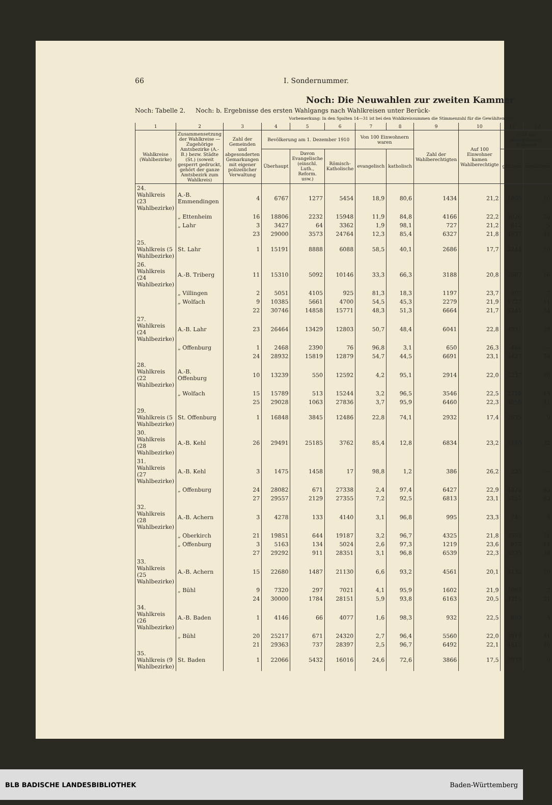66 I. Sondernummer.
Noch: Die Neuwahlen zur zweiten Kammer
Noch: Tabelle 2. Noch: b. Ergebnisse des ersten Wahlgangs nach Wahlkreisen unter Berück-
Vorbemerkung: In den Spalten 14—31 ist bei den Wahlkreissummen die Stimmenzahl für die Gewählten fett.
| 1 | 2 | 3 | 4 | 5 | 6 | 7 | 8 | 9 | 10 | 11 | 12 |
| --- | --- | --- | --- | --- | --- | --- | --- | --- | --- | --- | --- |
| Wahlkreise (Wahlbezirke) | Zusammensetzung der Wahlkreise — Zugehörige Amtsbezirke (A.-B.) bezw. Städte (St.) (soweit gesperrt gedruckt, gehört der ganze Amtsbezirk zum Wahlkreis) | Zahl der Gemeinden und abgesonderten Gemarkungen mit eigener polizeilicher Verwaltung | Bevölkerung am 1. Dezember 1910 | | | Von 100 Einwohnern waren | | Zahl der Wahlberechtigten | Auf 100 Einwohner kamen Wahlberechtigte | Zahl der abgegebenen Stimmen | |
| | | | Überhaupt | Davon Evangelische (einschl. Luth., Reform. usw.) | Römisch-Katholische | evangelisch | katholisch | | | gültigen | ungültigen |
| 24. Wahlkreis (23 Wahlbezirke) | A.-B. Emmendingen | 4 | 6767 | 1277 | 5454 | 18,9 | 80,6 | 1434 | 21,2 | 1005 | 10 |
| | „ Ettenheim | 16 | 18806 | 2232 | 15948 | 11,9 | 84,8 | 4166 | 22,2 | 3020 | 26 |
| | „ Lahr | 3 | 3427 | 64 | 3362 | 1,9 | 98,1 | 727 | 21,2 | 612 | 5 |
| | | 23 | 29000 | 3573 | 24764 | 12,3 | 85,4 | 6327 | 21,8 | 4637 | 41 |
| 25. Wahlkreis (5 Wahlbezirke) | St. Lahr | 1 | 15191 | 8888 | 6088 | 58,5 | 40,1 | 2686 | 17,7 | 2244 | 10 |
| 26. Wahlkreis (24 Wahlbezirke) | A.-B. Triberg | 11 | 15310 | 5092 | 10146 | 33,3 | 66,3 | 3188 | 20,8 | 2607 | 16 |
| | „ Villingen | 2 | 5051 | 4105 | 925 | 81,3 | 18,3 | 1197 | 23,7 | 907 | 7 |
| | „ Wolfach | 9 | 10385 | 5661 | 4700 | 54,5 | 45,3 | 2279 | 21,9 | 1727 | 11 |
| | | 22 | 30746 | 14858 | 15771 | 48,3 | 51,3 | 6664 | 21,7 | 5241 | 34 |
| 27. Wahlkreis (24 Wahlbezirke) | A.-B. Lahr | 23 | 26464 | 13429 | 12803 | 50,7 | 48,4 | 6041 | 22,8 | 4931 | 38 |
| | „ Offenburg | 1 | 2468 | 2390 | 76 | 96,8 | 3,1 | 650 | 26,3 | 496 | — |
| | | 24 | 28932 | 15819 | 12879 | 54,7 | 44,5 | 6691 | 23,1 | 5427 | 38 |
| 28. Wahlkreis (22 Wahlbezirke) | A.-B. Offenburg | 10 | 13239 | 550 | 12592 | 4,2 | 95,1 | 2914 | 22,0 | 2237 | 26 |
| | „ Wolfach | 15 | 15789 | 513 | 15244 | 3,2 | 96,5 | 3546 | 22,5 | 2719 | 15 |
| | | 25 | 29028 | 1063 | 27836 | 3,7 | 95,9 | 6460 | 22,3 | 4956 | 41 |
| 29. Wahlkreis (5 Wahlbezirke) | St. Offenburg | 1 | 16848 | 3845 | 12486 | 22,8 | 74,1 | 2932 | 17,4 | 2635 | 9 |
| 30. Wahlkreis (28 Wahlbezirke) | A.-B. Kehl | 26 | 29491 | 25185 | 3762 | 85,4 | 12,8 | 6834 | 23,2 | 5140 | 32 |
| 31. Wahlkreis (27 Wahlbezirke) | A.-B. Kehl | 3 | 1475 | 1458 | 17 | 98,8 | 1,2 | 386 | 26,2 | 223 | — |
| | „ Offenburg | 24 | 28082 | 671 | 27338 | 2,4 | 97,4 | 6427 | 22,9 | 4928 | 83 |
| | | 27 | 29557 | 2129 | 27355 | 7,2 | 92,5 | 6813 | 23,1 | 5151 | 83 |
| 32. Wahlkreis (28 Wahlbezirke) | A.-B. Achern | 3 | 4278 | 133 | 4140 | 3,1 | 96,8 | 995 | 23,3 | 745 | 6 |
| | „ Oberkirch | 21 | 19851 | 644 | 19187 | 3,2 | 96,7 | 4325 | 21,8 | 3553 | 21 |
| | „ Offenburg | 3 | 5163 | 134 | 5024 | 2,6 | 97,3 | 1219 | 23,6 | 977 | 11 |
| | | 27 | 29292 | 911 | 28351 | 3,1 | 96,8 | 6539 | 22,3 | 5275 | 38 |
| 33. Wahlkreis (25 Wahlbezirke) | A.-B. Achern | 15 | 22680 | 1487 | 21130 | 6,6 | 93,2 | 4561 | 20,1 | 3132 | 19 |
| | „ Bühl | 9 | 7320 | 297 | 7021 | 4,1 | 95,9 | 1602 | 21,9 | 1083 | 2 |
| | | 24 | 30000 | 1784 | 28151 | 5,9 | 93,8 | 6163 | 20,5 | 4215 | 21 |
| 34. Wahlkreis (26 Wahlbezirke) | A.-B. Baden | 1 | 4146 | 66 | 4077 | 1,6 | 98,3 | 932 | 22,5 | 693 | 5 |
| | „ Bühl | 20 | 25217 | 671 | 24320 | 2,7 | 96,4 | 5560 | 22,0 | 3919 | 41 |
| | | 21 | 29363 | 737 | 28397 | 2,5 | 96,7 | 6492 | 22,1 | 4612 | 46 |
| 35. Wahlkreis (9 Wahlbezirke) | St. Baden | 1 | 22066 | 5432 | 16016 | 24,6 | 72,6 | 3866 | 17,5 | 3033 | 9 |
BLB BADISCHE LANDESBIBLIOTHEK Baden-Württemberg